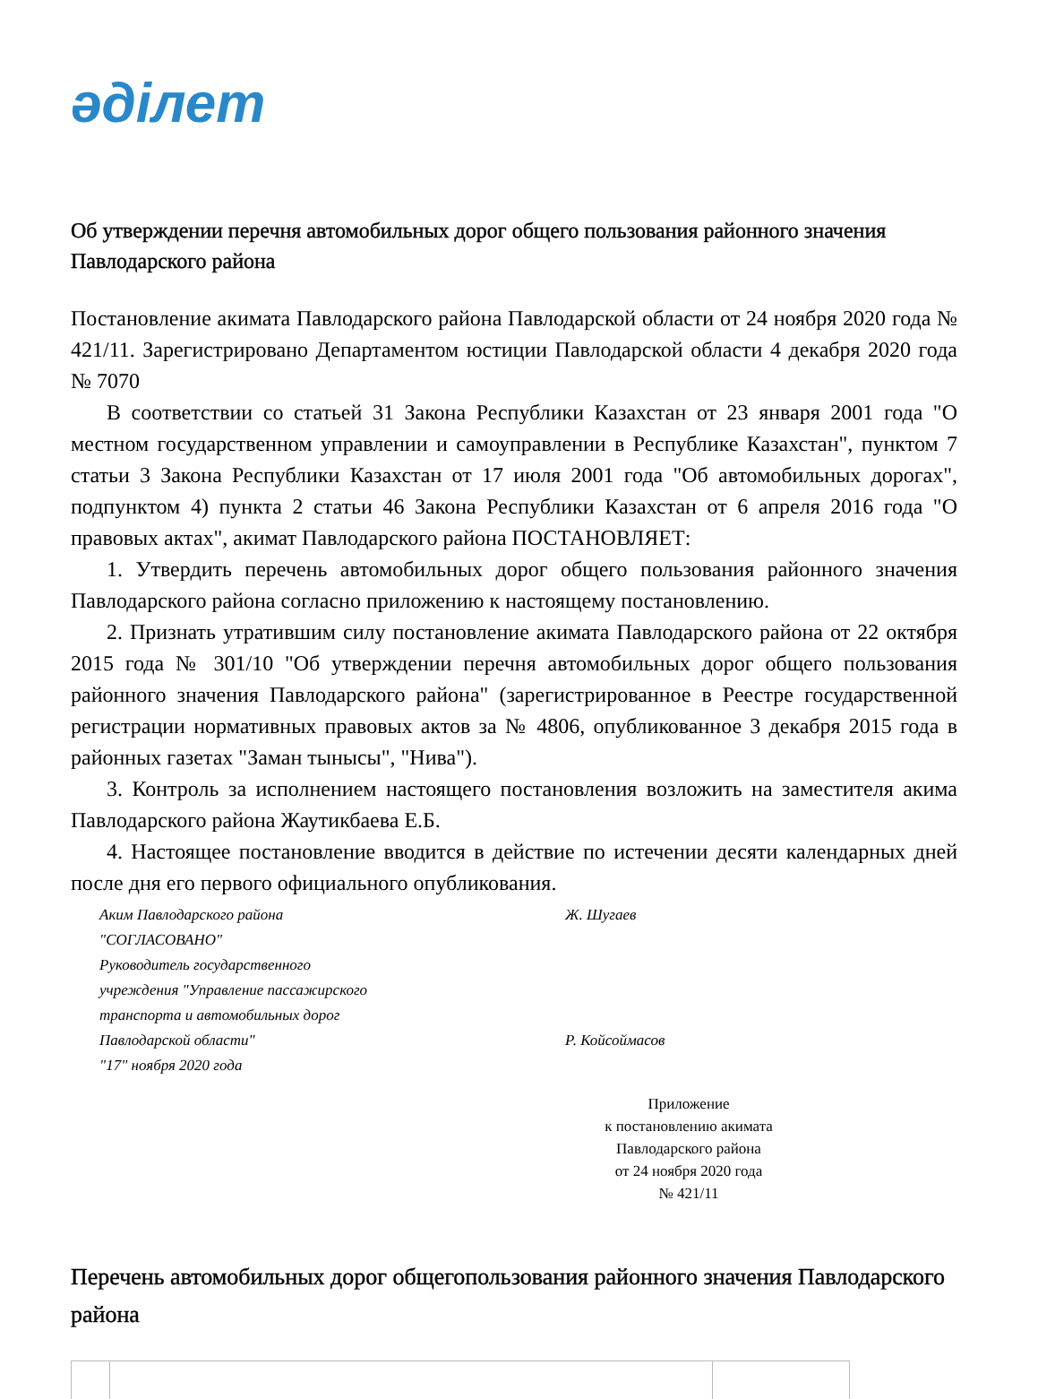әділет
Об утверждении перечня автомобильных дорог общего пользования районного значения Павлодарского района
Постановление акимата Павлодарского района Павлодарской области от 24 ноября 2020 года № 421/11. Зарегистрировано Департаментом юстиции Павлодарской области 4 декабря 2020 года № 7070
В соответствии со статьей 31 Закона Республики Казахстан от 23 января 2001 года "О местном государственном управлении и самоуправлении в Республике Казахстан", пунктом 7 статьи 3 Закона Республики Казахстан от 17 июля 2001 года "Об автомобильных дорогах", подпунктом 4) пункта 2 статьи 46 Закона Республики Казахстан от 6 апреля 2016 года "О правовых актах", акимат Павлодарского района ПОСТАНОВЛЯЕТ:
1. Утвердить перечень автомобильных дорог общего пользования районного значения Павлодарского района согласно приложению к настоящему постановлению.
2. Признать утратившим силу постановление акимата Павлодарского района от 22 октября 2015 года № 301/10 "Об утверждении перечня автомобильных дорог общего пользования районного значения Павлодарского района" (зарегистрированное в Реестре государственной регистрации нормативных правовых актов за № 4806, опубликованное 3 декабря 2015 года в районных газетах "Заман тынысы", "Нива").
3. Контроль за исполнением настоящего постановления возложить на заместителя акима Павлодарского района Жаутикбаева Е.Б.
4. Настоящее постановление вводится в действие по истечении десяти календарных дней после дня его первого официального опубликования.
Аким Павлодарского района
Ж. Шугаев
"СОГЛАСОВАНО"
Руководитель государственного
учреждения "Управление пассажирского
транспорта и автомобильных дорог
Павлодарской области"
Р. Койсоймасов
"17" ноября 2020 года
Приложение
к постановлению акимата
Павлодарского района
от 24 ноября 2020 года
№ 421/11
Перечень автомобильных дорог общегопользования районного значения Павлодарского района